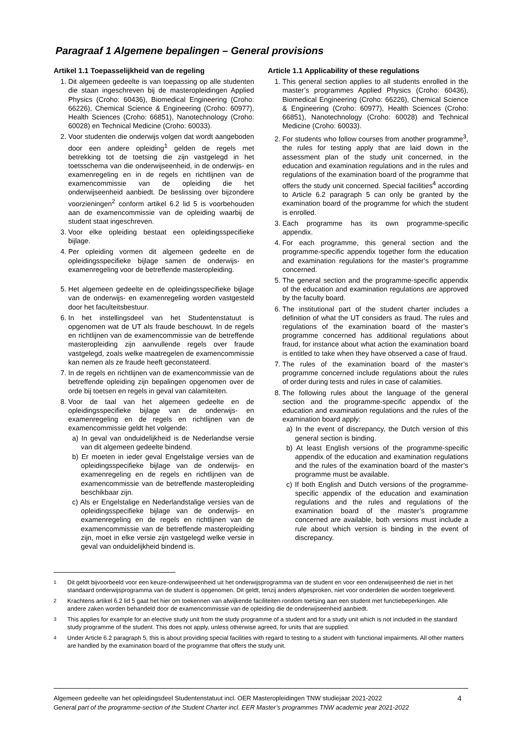Paragraaf 1 Algemene bepalingen – General provisions
Artikel 1.1 Toepasselijkheid van de regeling
1. Dit algemeen gedeelte is van toepassing op alle studenten die staan ingeschreven bij de masteropleidingen Applied Physics (Croho: 60436), Biomedical Engineering (Croho: 66226), Chemical Science & Engineering (Croho: 60977), Health Sciences (Croho: 66851), Nanotechnology (Croho: 60028) en Technical Medicine (Croho: 60033).
2. Voor studenten die onderwijs volgen dat wordt aangeboden door een andere opleiding<sup>1</sup> gelden de regels met betrekking tot de toetsing die zijn vastgelegd in het toetsschema van die onderwijseenheid, in de onderwijs- en examenregeling en in de regels en richtlijnen van de examencommissie van de opleiding die het onderwijseenheid aanbiedt. De beslissing over bijzondere voorzieningen<sup>2</sup> conform artikel 6.2 lid 5 is voorbehouden aan de examencommissie van de opleiding waarbij de student staat ingeschreven.
3. Voor elke opleiding bestaat een opleidingsspecifieke bijlage.
4. Per opleiding vormen dit algemeen gedeelte en de opleidingsspecifieke bijlage samen de onderwijs- en examenregeling voor de betreffende masteropleiding.
5. Het algemeen gedeelte en de opleidingsspecifieke bijlage van de onderwijs- en examenregeling worden vastgesteld door het faculteitsbestuur.
6. In het instellingsdeel van het Studentenstatuut is opgenomen wat de UT als fraude beschouwt. In de regels en richtlijnen van de examencommissie van de betreffende masteropleiding zijn aanvullende regels over fraude vastgelegd, zoals welke maatregelen de examencommissie kan nemen als ze fraude heeft geconstateerd.
7. In de regels en richtlijnen van de examencommissie van de betreffende opleiding zijn bepalingen opgenomen over de orde bij toetsen en regels in geval van calamiteiten.
8. Voor de taal van het algemeen gedeelte en de opleidingsspecifieke bijlage van de onderwijs- en examenregeling en de regels en richtlijnen van de examencommissie geldt het volgende:
a) In geval van onduidelijkheid is de Nederlandse versie van dit algemeen gedeelte bindend.
b) Er moeten in ieder geval Engelstalige versies van de opleidingsspecifieke bijlage van de onderwijs- en examenregeling en de regels en richtlijnen van de examencommissie van de betreffende masteropleiding beschikbaar zijn.
c) Als er Engelstalige en Nederlandstalige versies van de opleidingsspecifieke bijlage van de onderwijs- en examenregeling en de regels en richtlijnen van de examencommissie van de betreffende masteropleiding zijn, moet in elke versie zijn vastgelegd welke versie in geval van onduidelijkheid bindend is.
Article 1.1 Applicability of these regulations
1. This general section applies to all students enrolled in the master’s programmes Applied Physics (Croho: 60436), Biomedical Engineering (Croho: 66226), Chemical Science & Engineering (Croho: 60977), Health Sciences (Croho: 66851), Nanotechnology (Croho: 60028) and Technical Medicine (Croho: 60033).
2. For students who follow courses from another programme<sup>3</sup>, the rules for testing apply that are laid down in the assessment plan of the study unit concerned, in the education and examination regulations and in the rules and regulations of the examination board of the programme that offers the study unit concerned. Special facilities<sup>4</sup> according to Article 6.2 paragraph 5 can only be granted by the examination board of the programme for which the student is enrolled.
3. Each programme has its own programme-specific appendix.
4. For each programme, this general section and the programme-specific appendix together form the education and examination regulations for the master’s programme concerned.
5. The general section and the programme-specific appendix of the education and examination regulations are approved by the faculty board.
6. The institutional part of the student charter includes a definition of what the UT considers as fraud. The rules and regulations of the examination board of the master’s programme concerned has additional regulations about fraud, for instance about what action the examination board is entitled to take when they have observed a case of fraud.
7. The rules of the examination board of the master’s programme concerned include regulations about the rules of order during tests and rules in case of calamities.
8. The following rules about the language of the general section and the programme-specific appendix of the education and examination regulations and the rules of the examination board apply:
a) In the event of discrepancy, the Dutch version of this general section is binding.
b) At least English versions of the programme-specific appendix of the education and examination regulations and the rules of the examination board of the master’s programme must be available.
c) If both English and Dutch versions of the programme-specific appendix of the education and examination regulations and the rules and regulations of the examination board of the master’s programme concerned are available, both versions must include a rule about which version is binding in the event of discrepancy.
<sup>1</sup> Dit geldt bijvoorbeeld voor een keuze-onderwijseenheid uit het onderwijsprogramma van de student en voor een onderwijseenheid die niet in het standaard onderwijsprogramma van de student is opgenomen. Dit geldt, tenzij anders afgesproken, niet voor onderdelen die worden toegeleverd.
<sup>2</sup> Krachtens artikel 6.2 lid 5 gaat het hier om toekennen van afwijkende faciliteiten rondom toetsing aan een student met functiebeperkingen. Alle andere zaken worden behandeld door de examencommissie van de opleiding die de onderwijseenheid aanbiedt.
<sup>3</sup> This applies for example for an elective study unit from the study programme of a student and for a study unit which is not included in the standard study programme of the student. This does not apply, unless otherwise agreed, for units that are supplied.
<sup>4</sup> Under Article 6.2 paragraph 5, this is about providing special facilities with regard to testing to a student with functional impairments. All other matters are handled by the examination board of the programme that offers the study unit.
Algemeen gedeelte van het opleidingsdeel Studentenstatuut incl. OER Masteropleidingen TNW studiejaar 2021-2022
General part of the programme-section of the Student Charter incl. EER Master’s programmes TNW academic year 2021-2022
4